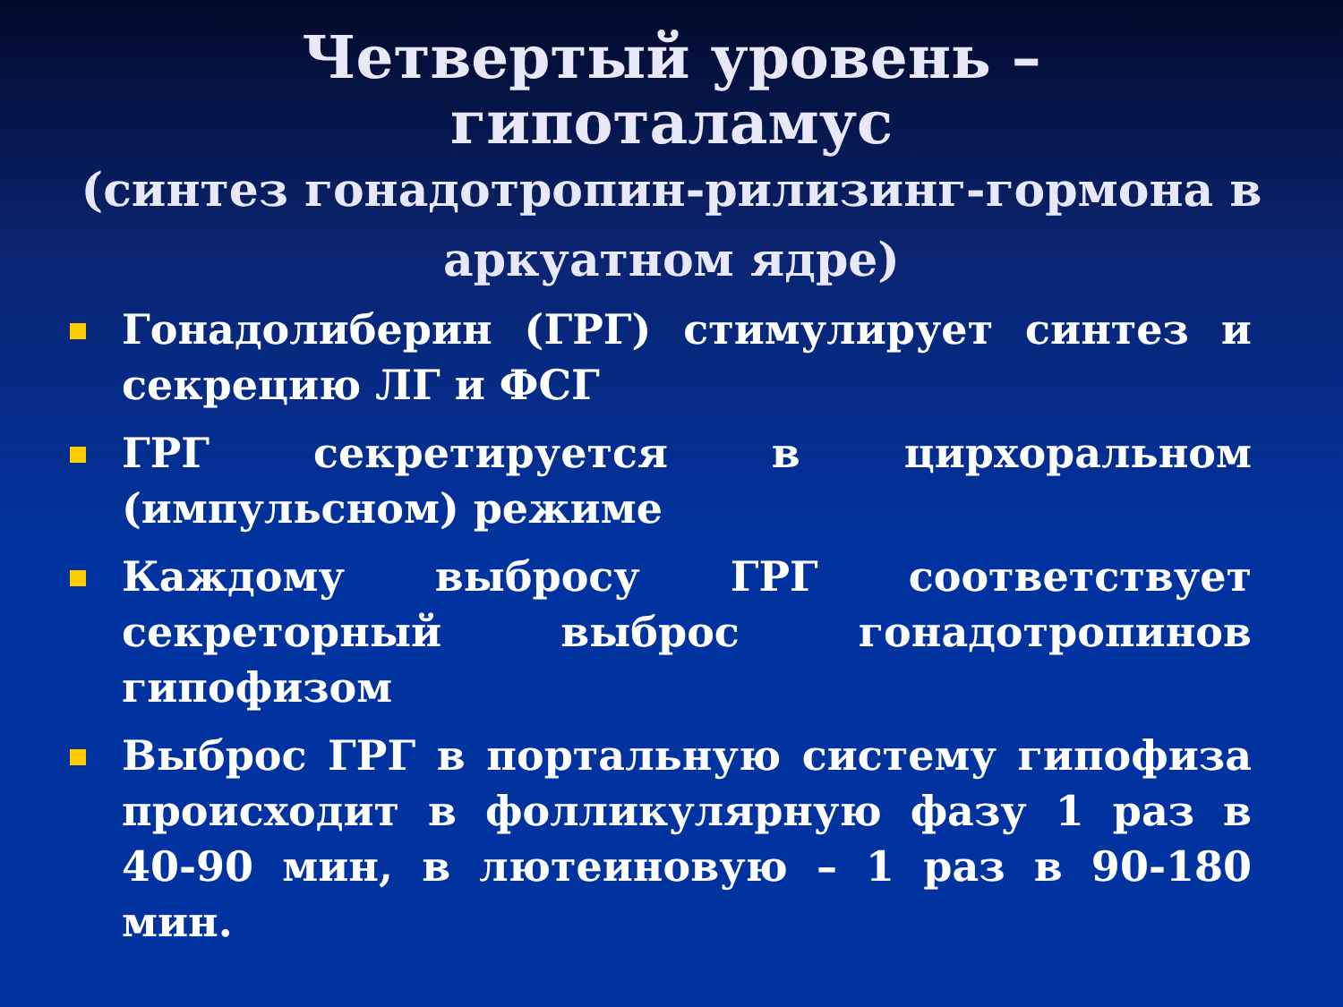Четвертый уровень – гипоталамус
(синтез гонадотропин-рилизинг-гормона в аркуатном ядре)
Гонадолиберин (ГРГ) стимулирует синтез и секрецию ЛГ и ФСГ
ГРГ секретируется в цирхоральном (импульсном) режиме
Каждому выбросу ГРГ соответствует секреторный выброс гонадотропинов гипофизом
Выброс ГРГ в портальную систему гипофиза происходит в фолликулярную фазу 1 раз в 40-90 мин, в лютеиновую – 1 раз в 90-180 мин.